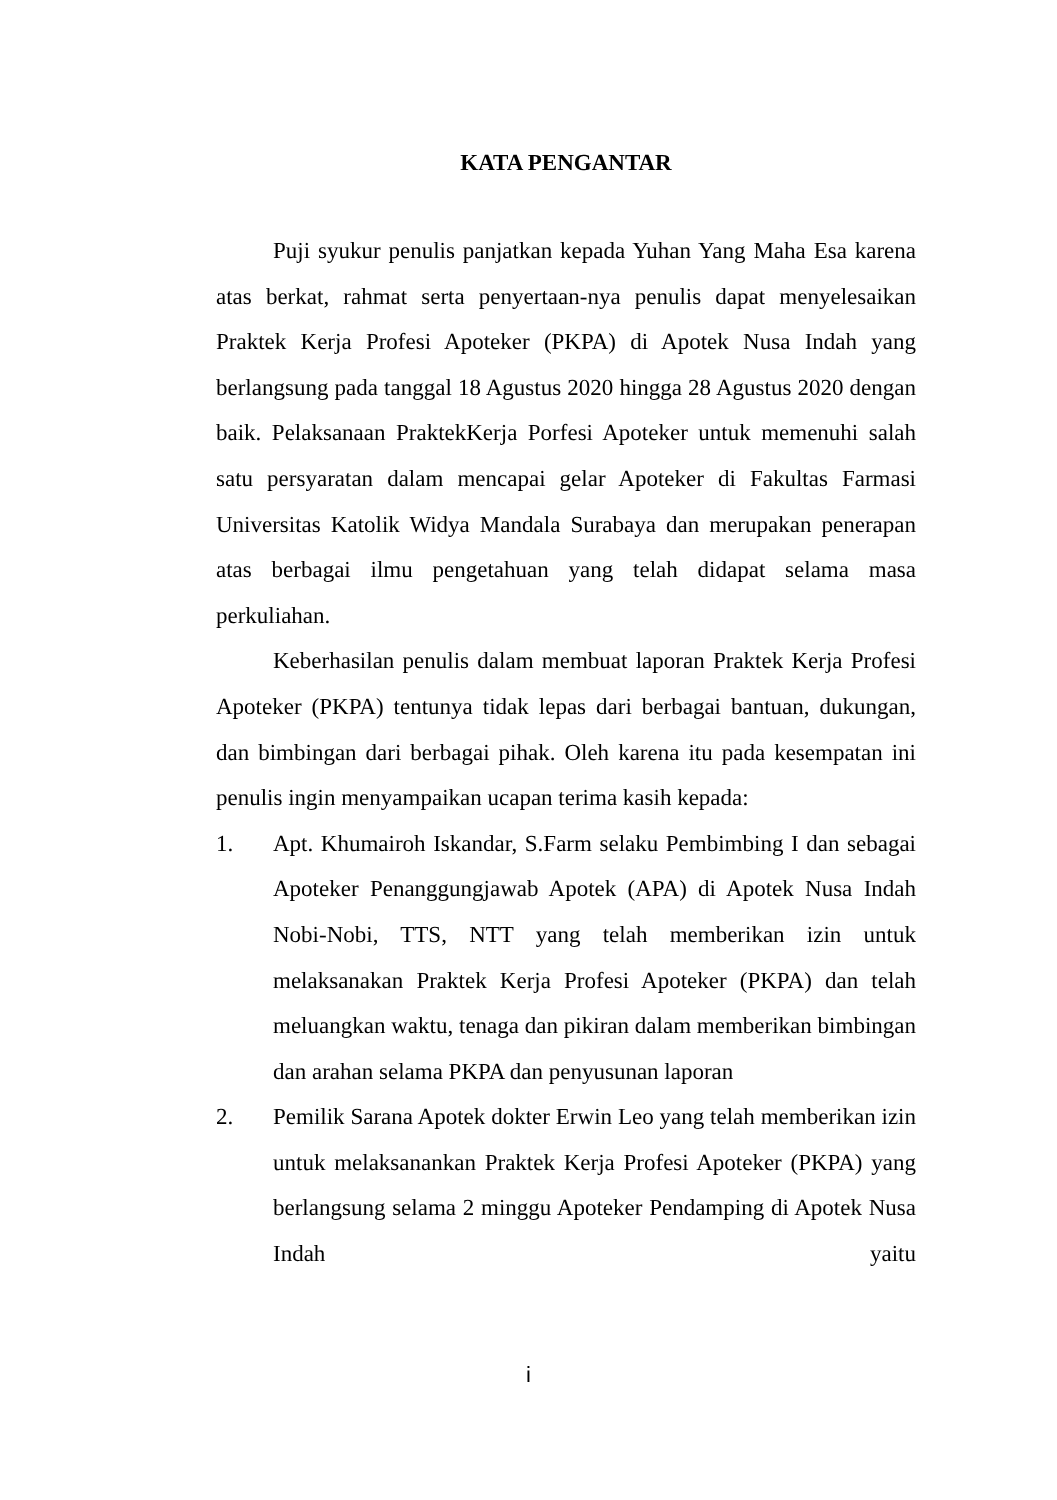KATA PENGANTAR
Puji syukur penulis panjatkan kepada Yuhan Yang Maha Esa karena atas berkat, rahmat serta penyertaan-nya penulis dapat menyelesaikan Praktek Kerja Profesi Apoteker (PKPA) di Apotek Nusa Indah yang berlangsung pada tanggal 18 Agustus 2020 hingga 28 Agustus 2020 dengan baik. Pelaksanaan PraktekKerja Porfesi Apoteker untuk memenuhi salah satu persyaratan dalam mencapai gelar Apoteker di Fakultas Farmasi Universitas Katolik Widya Mandala Surabaya dan merupakan penerapan atas berbagai ilmu pengetahuan yang telah didapat selama masa perkuliahan.
Keberhasilan penulis dalam membuat laporan Praktek Kerja Profesi Apoteker (PKPA) tentunya tidak lepas dari berbagai bantuan, dukungan, dan bimbingan dari berbagai pihak. Oleh karena itu pada kesempatan ini penulis ingin menyampaikan ucapan terima kasih kepada:
1. Apt. Khumairoh Iskandar, S.Farm selaku Pembimbing I dan sebagai Apoteker Penanggungjawab Apotek (APA) di Apotek Nusa Indah Nobi-Nobi, TTS, NTT yang telah memberikan izin untuk melaksanakan Praktek Kerja Profesi Apoteker (PKPA) dan telah meluangkan waktu, tenaga dan pikiran dalam memberikan bimbingan dan arahan selama PKPA dan penyusunan laporan
2. Pemilik Sarana Apotek dokter Erwin Leo yang telah memberikan izin untuk melaksanankan Praktek Kerja Profesi Apoteker (PKPA) yang berlangsung selama 2 minggu Apoteker Pendamping di Apotek Nusa Indah yaitu
i